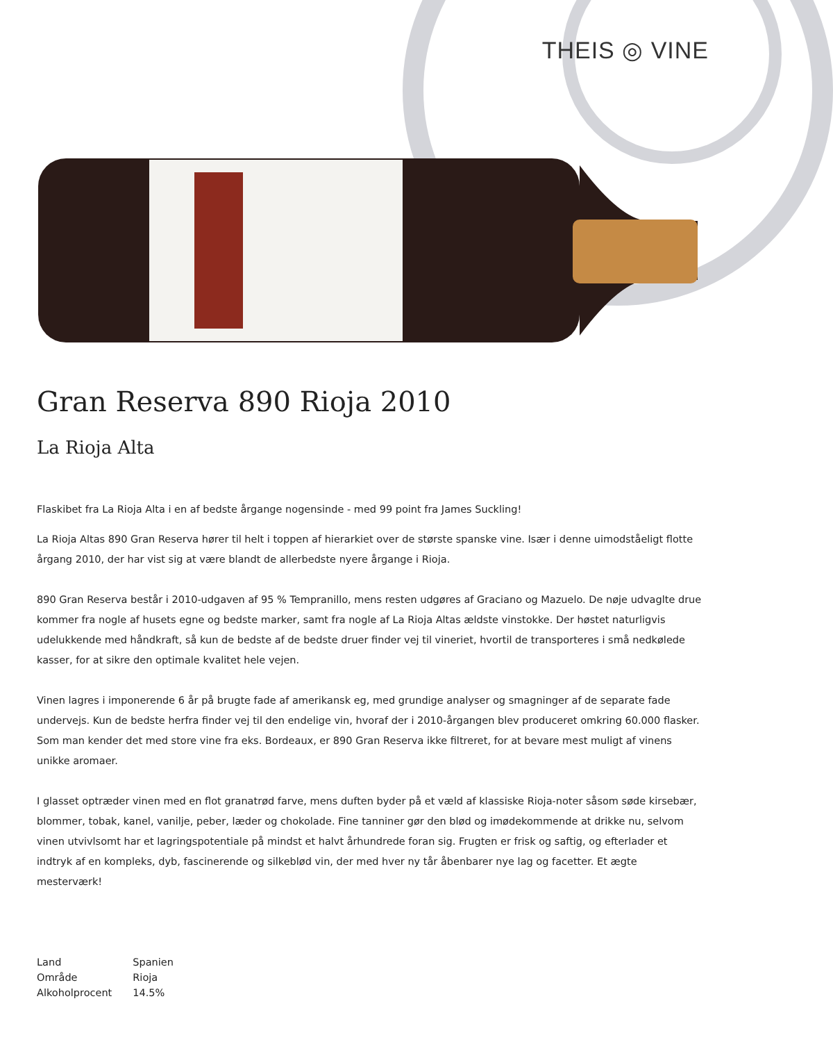THEIS ◎ VINE
Gran Reserva 890 Rioja 2010
La Rioja Alta
Flaskibet fra La Rioja Alta i en af bedste årgange nogensinde - med 99 point fra James Suckling!
La Rioja Altas 890 Gran Reserva hører til helt i toppen af hierarkiet over de største spanske vine. Især i denne uimodståeligt flotte årgang 2010, der har vist sig at være blandt de allerbedste nyere årgange i Rioja.
890 Gran Reserva består i 2010-udgaven af 95 % Tempranillo, mens resten udgøres af Graciano og Mazuelo. De nøje udvaglte drue kommer fra nogle af husets egne og bedste marker, samt fra nogle af La Rioja Altas ældste vinstokke. Der høstet naturligvis udelukkende med håndkraft, så kun de bedste af de bedste druer finder vej til vineriet, hvortil de transporteres i små nedkølede kasser, for at sikre den optimale kvalitet hele vejen.
Vinen lagres i imponerende 6 år på brugte fade af amerikansk eg, med grundige analyser og smagninger af de separate fade undervejs. Kun de bedste herfra finder vej til den endelige vin, hvoraf der i 2010-årgangen blev produceret omkring 60.000 flasker. Som man kender det med store vine fra eks. Bordeaux, er 890 Gran Reserva ikke filtreret, for at bevare mest muligt af vinens unikke aromaer.
I glasset optræder vinen med en flot granatrød farve, mens duften byder på et væld af klassiske Rioja-noter såsom søde kirsebær, blommer, tobak, kanel, vanilje, peber, læder og chokolade. Fine tanniner gør den blød og imødekommende at drikke nu, selvom vinen utvivlsomt har et lagringspotentiale på mindst et halvt århundrede foran sig. Frugten er frisk og saftig, og efterlader et indtryk af en kompleks, dyb, fascinerende og silkeblød vin, der med hver ny tår åbenbarer nye lag og facetter. Et ægte mesterværk!
| Land | Spanien |
| Område | Rioja |
| Alkoholprocent | 14.5% |